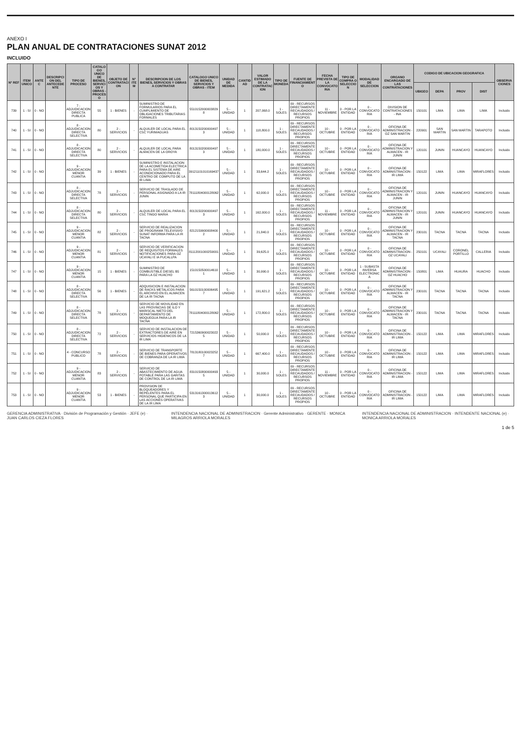ANEXO I
PLAN ANUAL DE CONTRATACIONES SUNAT 2012
INCLUIDO
| N° REF | ITEM UNICO | ANTEC | DESCRIPCION DEL ANTECEDENTE | TIPO DE PROCESO | CATALOGO UNICO DE BIENES, SERVICIOS Y OBRAS - PROCESO | OBJETO DE CONTRATACION | N° ITEM | DESCRIPCION DE LOS BIENES, SERVICIOS Y OBRAS A CONTRATAR | CATALOGO UNICO DE BIENES, SERVICIOS Y OBRAS - ITEM | UNIDAD DE MEDIDA | CANTIDAD | VALOR ESTIMADO DE LA CONTRATACION | TIPO DE MONEDA | FUENTE DE FINANCIAMIENTO | FECHA PREVISTA DE LA CONVOCATORIA | TIPO DE COMPRA O SELECCION | MODALIDAD DE SELECCION | ORGANO ENCARGADO DE LAS CONTRATACIONES | CODIGO DE UBICACION GEOGRAFICA | | | | OBSERVACIONES |
| --- | --- | --- | --- | --- | --- | --- | --- | --- | --- | --- | --- | --- | --- | --- | --- | --- | --- | --- | --- | --- | --- | --- | --- |
| | | | | | | | | | | | | | | | | | | | UBIGEO | DEPA | PROV | DIST | |
| 739 | 1 - SI | 0 - NO | | 7 - ADJUDICACION DIRECTA PUBLICA | 55 | 1 - BIENES | - | SUMINISTRO DE FORMULARIOS PARA EL CUMPLIMIENTO DE OBLIGACIONES TRIBUTARIAS FORMALES | 55101520000038298 | 5 - UNIDAD | 1 | 207,068.0 | 1 - SOLES | 09 - RECURSOS DIRECTAMENTE RECAUDADOS / RECURSOS PROPIOS | 11 - NOVIEMBRE | 0 - POR LA ENTIDAD | 0 - CONVOCATORIA | DIVISION DE CONTRATACIONES - INA | 150101 | LIMA | LIMA | LIMA | Incluido |
| 740 | 1 - SI | 0 - NO | | 8 - ADJUDICACION DIRECTA SELECTIVA | 80 | 2 - SERVICIOS | - | ALQUILER DE LOCAL PARA EL CSC YURIMAGUAS | 80131502000004973 | 5 - UNIDAD | 1 | 118,800.0 | 1 - SOLES | 09 - RECURSOS DIRECTAMENTE RECAUDADOS / RECURSOS PROPIOS | 10 - OCTUBRE | 0 - POR LA ENTIDAD | 0 - CONVOCATORIA | OFICINA DE ADMINISTRACION - OZ SAN MARTIN | 220901 | SAN MARTIN | SAN MARTIN | TARAPOTO | Incluido |
| 741 | 1 - SI | 0 - NO | | 8 - ADJUDICACION DIRECTA SELECTIVA | 80 | 2 - SERVICIOS | - | ALQUILER DE LOCAL PARA ALMACEN DE LA OROYA | 80131502000004973 | 5 - UNIDAD | 1 | 180,000.0 | 1 - SOLES | 09 - RECURSOS DIRECTAMENTE RECAUDADOS / RECURSOS PROPIOS | 10 - OCTUBRE | 0 - POR LA ENTIDAD | 0 - CONVOCATORIA | OFICINA DE ADMINISTRACION Y ALMACEN - IR JUNIN | 120101 | JUNIN | HUANCAYO | HUANCAYO | Incluido |
| 742 | 1 - SI | 0 - NO | | 9 - ADJUDICACION MENOR CUANTIA | 39 | 1 - BIENES | - | SUMINISTRO E INSTALACION DE LA ACOMETIDA ELECTRICA PARA EL SISTEMA DE AIRE ACONDICIONADO PARA EL CENTRO DE COMPUTO DE LA IR LIMA | 39121101010169437 | 5 - UNIDAD | 1 | 33,644.2 | 1 - SOLES | 09 - RECURSOS DIRECTAMENTE RECAUDADOS / RECURSOS PROPIOS | 10 - OCTUBRE | 0 - POR LA ENTIDAD | 0 - CONVOCATORIA | OFICINA DE ADMINISTRACION - IR LIMA | 150122 | LIMA | LIMA | MIRAFLORES | Incluido |
| 743 | 1 - SI | 0 - NO | | 8 - ADJUDICACION DIRECTA SELECTIVA | 78 | 2 - SERVICIOS | - | SERVICIO DE TRASLADO DE PERSONAL ASIGNADO A LA IR JUNIN | 78111804000128062 | 5 - UNIDAD | 1 | 62,000.0 | 1 - SOLES | 09 - RECURSOS DIRECTAMENTE RECAUDADOS / RECURSOS PROPIOS | 10 - OCTUBRE | 0 - POR LA ENTIDAD | 0 - CONVOCATORIA | OFICINA DE ADMINISTRACION Y ALMACEN - IR JUNIN | 120101 | JUNIN | HUANCAYO | HUANCAYO | Incluido |
| 744 | 1 - SI | 0 - NO | | 8 - ADJUDICACION DIRECTA SELECTIVA | 80 | 2 - SERVICIOS | - | ALQUILER DE LOCAL PARA EL CSC TINGO MARIA | 80131502000004973 | 5 - UNIDAD | 1 | 162,000.0 | 1 - SOLES | 09 - RECURSOS DIRECTAMENTE RECAUDADOS / RECURSOS PROPIOS | 11 - NOVIEMBRE | 0 - POR LA ENTIDAD | 0 - CONVOCATORIA | OFICINA DE ADMINISTRACION Y ALMACEN - IR JUNIN | 120101 | JUNIN | HUANCAYO | HUANCAYO | Incluido |
| 745 | 1 - SI | 0 - NO | | 9 - ADJUDICACION MENOR CUANTIA | 82 | 2 - SERVICIOS | - | SERVICIO DE REALIZACION DE PROGRAMA TELEVISIVO SUNAT INFORMA PARA LA IR TACNA | 82121599000084002 | 5 - UNIDAD | 1 | 21,840.0 | 1 - SOLES | 09 - RECURSOS DIRECTAMENTE RECAUDADOS / RECURSOS PROPIOS | 10 - OCTUBRE | 0 - POR LA ENTIDAD | 0 - CONVOCATORIA | OFICINA DE ADMINISTRACION Y ALMACEN - IR TACNA | 230101 | TACNA | TACNA | TACNA | Incluido |
| 746 | 1 - SI | 0 - NO | | 9 - ADJUDICACION MENOR CUANTIA | 81 | 2 - SERVICIOS | - | SERVICIO DE VERIFICACION DE REQUISITOS FORMALES NOTIFICACIONES PARA OZ UCAYALI E IA PUCALLPA | 81112001000259001 | 5 - UNIDAD | 1 | 39,625.0 | 1 - SOLES | 09 - RECURSOS DIRECTAMENTE RECAUDADOS / RECURSOS PROPIOS | 10 - OCTUBRE | 0 - POR LA ENTIDAD | 0 - CONVOCATORIA | OFICINA DE ADMINISTRACION - OZ UCAYALI | 250101 | UCAYALI | CORONEL PORTILLO | CALLERIA | Incluido |
| 747 | 1 - SI | 0 - NO | | 9 - ADJUDICACION MENOR CUANTIA | 15 | 1 - BIENES | - | SUMINISTRO DE COMBUSTIBLE DIESEL B5 PARA LA OZ HUACHO | 15101505000146101 | 5 - UNIDAD | 1 | 30,990.0 | 1 - SOLES | 09 - RECURSOS DIRECTAMENTE RECAUDADOS / RECURSOS PROPIOS | 10 - OCTUBRE | 0 - POR LA ENTIDAD | 1 - SUBASTA INVERSA ELECTRONICA | OFICINA DE ADMINISTRACION - OZ HUACHO | 150801 | LIMA | HUAURA | HUACHO | Incluido |
| 748 | 1 - SI | 0 - NO | | 8 - ADJUDICACION DIRECTA SELECTIVA | 56 | 1 - BIENES | - | ADQUISICION E INSTALACION DE RACKS METALICOS PARA EL ARCHIVO EN EL ALMACEN DE LA IR TACNA | 56101501000064957 | 5 - UNIDAD | 1 | 191,621.2 | 1 - SOLES | 09 - RECURSOS DIRECTAMENTE RECAUDADOS / RECURSOS PROPIOS | 10 - OCTUBRE | 0 - POR LA ENTIDAD | 0 - CONVOCATORIA | OFICINA DE ADMINISTRACION Y ALMACEN - IR TACNA | 230101 | TACNA | TACNA | TACNA | Incluido |
| 749 | 1 - SI | 0 - NO | | 8 - ADJUDICACION DIRECTA SELECTIVA | 78 | 2 - SERVICIOS | - | SERVICIO DE MOVILIDAD EN LAS PROVINCIAS DE ILO Y MARISCAL NIETO DEL DEPARTAMENTO DE MOQUEGUA PARA LA IR TACNA | 78111804000128062 | 5 - UNIDAD | 1 | 172,800.0 | 1 - SOLES | 09 - RECURSOS DIRECTAMENTE RECAUDADOS / RECURSOS PROPIOS | 10 - OCTUBRE | 0 - POR LA ENTIDAD | 0 - CONVOCATORIA | OFICINA DE ADMINISTRACION Y ALMACEN - IR TACNA | 230101 | TACNA | TACNA | TACNA | Incluido |
| 750 | 1 - SI | 0 - NO | | 8 - ADJUDICACION DIRECTA SELECTIVA | 72 | 2 - SERVICIOS | - | SERVICIO DE INSTALACION DE EXTRACTORES DE AIRE EN SERVICIOS HIGIENICOS DE LA IR LIMA | 72153609000230225 | 5 - UNIDAD | 1 | 50,000.0 | 1 - SOLES | 09 - RECURSOS DIRECTAMENTE RECAUDADOS / RECURSOS PROPIOS | 10 - OCTUBRE | 0 - POR LA ENTIDAD | 0 - CONVOCATORIA | OFICINA DE ADMINISTRACION - IR LIMA | 150122 | LIMA | LIMA | MIRAFLORES | Incluido |
| 751 | 1 - SI | 0 - NO | | 4 - CONCURSO PUBLICO | 78 | 2 - SERVICIOS | - | SERVICIO DE TRANSPORTE DE BIENES PARA OPERATIVOS DE COBRANZA DE LA IR LIMA | 78131801000232527 | 5 - UNIDAD | 1 | 667,400.0 | 1 - SOLES | 09 - RECURSOS DIRECTAMENTE RECAUDADOS / RECURSOS PROPIOS | 10 - OCTUBRE | 0 - POR LA ENTIDAD | 0 - CONVOCATORIA | OFICINA DE ADMINISTRACION - IR LIMA | 150122 | LIMA | LIMA | MIRAFLORES | Incluido |
| 752 | 1 - SI | 0 - NO | | 9 - ADJUDICACION MENOR CUANTIA | 83 | 2 - SERVICIOS | - | SERVICIO DE ABASTECIMIENTO DE AGUA POTABLE PARA LAS GARITAS DE CONTROL DE LA IR LIMA | 83101508000004935 | 5 - UNIDAD | 1 | 30,000.0 | 1 - SOLES | 09 - RECURSOS DIRECTAMENTE RECAUDADOS / RECURSOS PROPIOS | 11 - NOVIEMBRE | 0 - POR LA ENTIDAD | 0 - CONVOCATORIA | OFICINA DE ADMINISTRACION - IR LIMA | 150122 | LIMA | LIMA | MIRAFLORES | Incluido |
| 753 | 1 - SI | 0 - NO | | 9 - ADJUDICACION MENOR CUANTIA | 53 | 1 - BIENES | - | PROVISION DE BLOQUEADORES Y REPELENTES PARA EL PERSONAL QUE PARTICIPA EN LAS ACCIONES OPERATIVAS DE LA IR LIMA | 53131613000136123 | 5 - UNIDAD | 1 | 30,000.0 | 1 - SOLES | 09 - RECURSOS DIRECTAMENTE RECAUDADOS / RECURSOS PROPIOS | 10 - OCTUBRE | 0 - POR LA ENTIDAD | 0 - CONVOCATORIA | OFICINA DE ADMINISTRACION - IR LIMA | 150122 | LIMA | LIMA | MIRAFLORES | Incluido |
GERENCIA ADMINISTRATIVA · División de Programación y Gestión · JEFE (e) · JUAN CARLOS CIEZA FLORES
INTENDENCIA NACIONAL DE ADMINISTRACION · Gerente Administrativo · GERENTE · MONICA MILAGROS ARRIOLA MORALES
INTENDENCIA NACIONAL DE ADMINISTRACION · INTENDENTE NACIONAL (e) · MONICA ARRIOLA MORALES
1 de 5